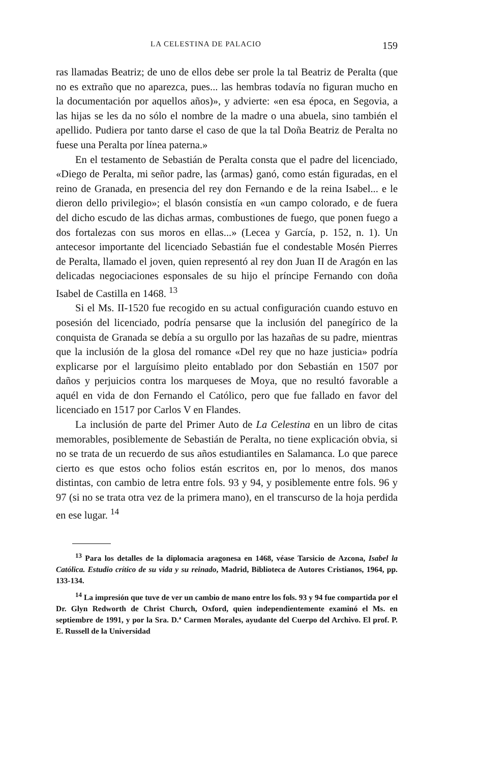LA CELESTINA DE PALACIO 159
ras llamadas Beatriz; de uno de ellos debe ser prole la tal Beatriz de Peralta (que no es extraño que no aparezca, pues... las hembras todavía no figuran mucho en la documentación por aquellos años)», y advierte: «en esa época, en Segovia, a las hijas se les da no sólo el nombre de la madre o una abuela, sino también el apellido. Pudiera por tanto darse el caso de que la tal Doña Beatriz de Peralta no fuese una Peralta por línea paterna.»
En el testamento de Sebastián de Peralta consta que el padre del licenciado, «Diego de Peralta, mi señor padre, las ⟨armas⟩ ganó, como están figuradas, en el reino de Granada, en presencia del rey don Fernando e de la reina Isabel... e le dieron dello privilegio»; el blasón consistía en «un campo colorado, e de fuera del dicho escudo de las dichas armas, combustiones de fuego, que ponen fuego a dos fortalezas con sus moros en ellas...» (Lecea y García, p. 152, n. 1). Un antecesor importante del licenciado Sebastián fue el condestable Mosén Pierres de Peralta, llamado el joven, quien representó al rey don Juan II de Aragón en las delicadas negociaciones esponsales de su hijo el príncipe Fernando con doña Isabel de Castilla en 1468. <sup>13</sup>
Si el Ms. II-1520 fue recogido en su actual configuración cuando estuvo en posesión del licenciado, podría pensarse que la inclusión del panegírico de la conquista de Granada se debía a su orgullo por las hazañas de su padre, mientras que la inclusión de la glosa del romance «Del rey que no haze justicia» podría explicarse por el larguísimo pleito entablado por don Sebastián en 1507 por daños y perjuicios contra los marqueses de Moya, que no resultó favorable a aquél en vida de don Fernando el Católico, pero que fue fallado en favor del licenciado en 1517 por Carlos V en Flandes.
La inclusión de parte del Primer Auto de La Celestina en un libro de citas memorables, posiblemente de Sebastián de Peralta, no tiene explicación obvia, si no se trata de un recuerdo de sus años estudiantiles en Salamanca. Lo que parece cierto es que estos ocho folios están escritos en, por lo menos, dos manos distintas, con cambio de letra entre fols. 93 y 94, y posiblemente entre fols. 96 y 97 (si no se trata otra vez de la primera mano), en el transcurso de la hoja perdida en ese lugar. <sup>14</sup>
<sup>13</sup> Para los detalles de la diplomacia aragonesa en 1468, véase Tarsicio de Azcona, Isabel la Católica. Estudio crítico de su vida y su reinado, Madrid, Biblioteca de Autores Cristianos, 1964, pp. 133-134.
<sup>14</sup> La impresión que tuve de ver un cambio de mano entre los fols. 93 y 94 fue compartida por el Dr. Glyn Redworth de Christ Church, Oxford, quien independientemente examinó el Ms. en septiembre de 1991, y por la Sra. D.ª Carmen Morales, ayudante del Cuerpo del Archivo. El prof. P. E. Russell de la Universidad